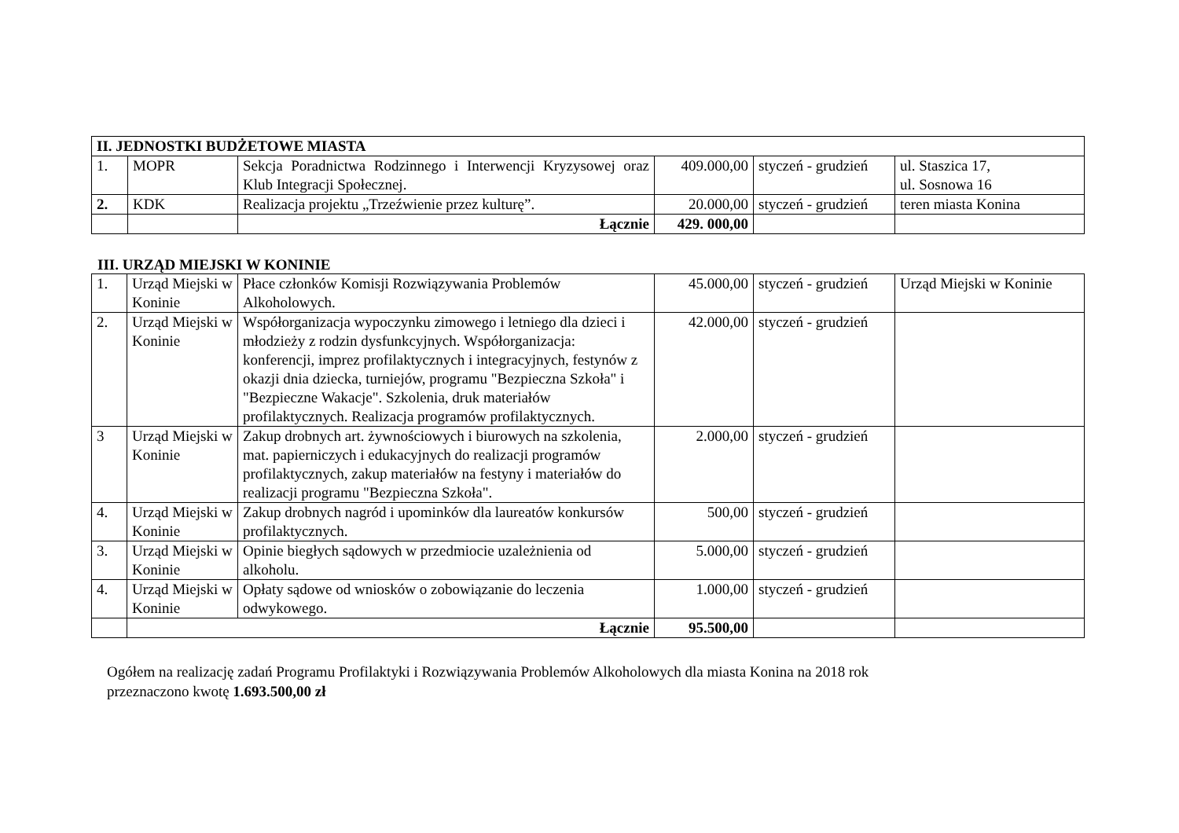| II. JEDNOSTKI BUDŻETOWE MIASTA | | | | | |
| --- | --- | --- | --- | --- | --- |
| 1. | MOPR | Sekcja Poradnictwa Rodzinnego i Interwencji Kryzysowej oraz Klub Integracji Społecznej. | 409.000,00 | styczeń - grudzień | ul. Staszica 17, ul. Sosnowa 16 |
| 2. | KDK | Realizacja projektu „Trzeźwienie przez kulturę”. | 20.000,00 | styczeń - grudzień | teren miasta Konina |
| | | Łącznie | 429. 000,00 | | |
III. URZĄD MIEJSKI W KONINIE
| 1. | Urząd Miejski w Koninie | Płace członków Komisji Rozwiązywania Problemów Alkoholowych. | 45.000,00 | styczeń - grudzień | Urząd Miejski w Koninie |
| 2. | Urząd Miejski w Koninie | Współorganizacja wypoczynku zimowego i letniego dla dzieci i młodzieży z rodzin dysfunkcyjnych. Współorganizacja: konferencji, imprez profilaktycznych i integracyjnych, festynów z okazji dnia dziecka, turniejów, programu "Bezpieczna Szkoła" i "Bezpieczne Wakacje". Szkolenia, druk materiałów profilaktycznych. Realizacja programów profilaktycznych. | 42.000,00 | styczeń - grudzień | |
| 3 | Urząd Miejski w Koninie | Zakup drobnych art. żywnościowych i biurowych na szkolenia, mat. papierniczych i edukacyjnych do realizacji programów profilaktycznych, zakup materiałów na festyny i materiałów do realizacji programu "Bezpieczna Szkoła". | 2.000,00 | styczeń - grudzień | |
| 4. | Urząd Miejski w Koninie | Zakup drobnych nagród i upominków dla laureatów konkursów profilaktycznych. | 500,00 | styczeń - grudzień | |
| 3. | Urząd Miejski w Koninie | Opinie biegłych sądowych w przedmiocie uzależnienia od alkoholu. | 5.000,00 | styczeń - grudzień | |
| 4. | Urząd Miejski w Koninie | Opłaty sądowe od wniosków o zobowiązanie do leczenia odwykowego. | 1.000,00 | styczeń - grudzień | |
| | Łącznie | | 95.500,00 | | |
Ogółem na realizację zadań Programu Profilaktyki i Rozwiązywania Problemów Alkoholowych dla miasta Konina na 2018 rok
przeznaczono kwotę 1.693.500,00 zł